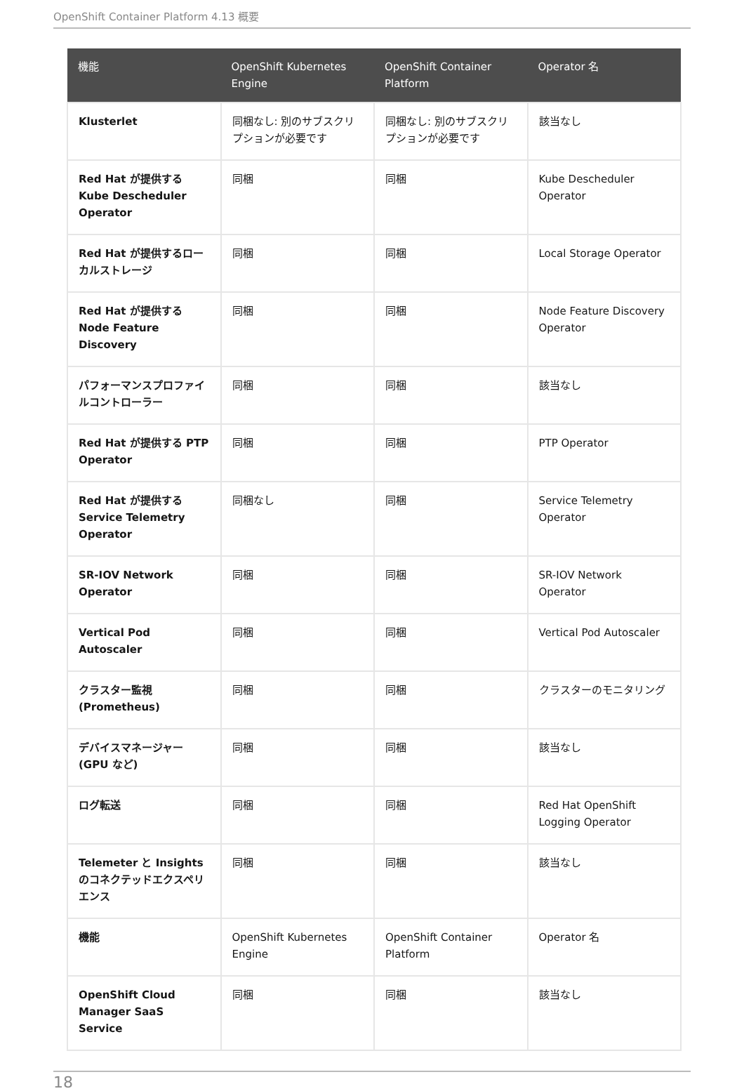OpenShift Container Platform 4.13 概要
| 機能 | OpenShift Kubernetes Engine | OpenShift Container Platform | Operator 名 |
| --- | --- | --- | --- |
| Klusterlet | 同梱なし: 別のサブスクリプションが必要です | 同梱なし: 別のサブスクリプションが必要です | 該当なし |
| Red Hat が提供する Kube Descheduler Operator | 同梱 | 同梱 | Kube Descheduler Operator |
| Red Hat が提供するローカルストレージ | 同梱 | 同梱 | Local Storage Operator |
| Red Hat が提供する Node Feature Discovery | 同梱 | 同梱 | Node Feature Discovery Operator |
| パフォーマンスプロファイルコントローラー | 同梱 | 同梱 | 該当なし |
| Red Hat が提供する PTP Operator | 同梱 | 同梱 | PTP Operator |
| Red Hat が提供する Service Telemetry Operator | 同梱なし | 同梱 | Service Telemetry Operator |
| SR-IOV Network Operator | 同梱 | 同梱 | SR-IOV Network Operator |
| Vertical Pod Autoscaler | 同梱 | 同梱 | Vertical Pod Autoscaler |
| クラスター監視 (Prometheus) | 同梱 | 同梱 | クラスターのモニタリング |
| デバイスマネージャー (GPU など) | 同梱 | 同梱 | 該当なし |
| ログ転送 | 同梱 | 同梱 | Red Hat OpenShift Logging Operator |
| Telemeter と Insights のコネクテッドエクスペリエンス | 同梱 | 同梱 | 該当なし |
| 機能 | OpenShift Kubernetes Engine | OpenShift Container Platform | Operator 名 |
| OpenShift Cloud Manager SaaS Service | 同梱 | 同梱 | 該当なし |
18